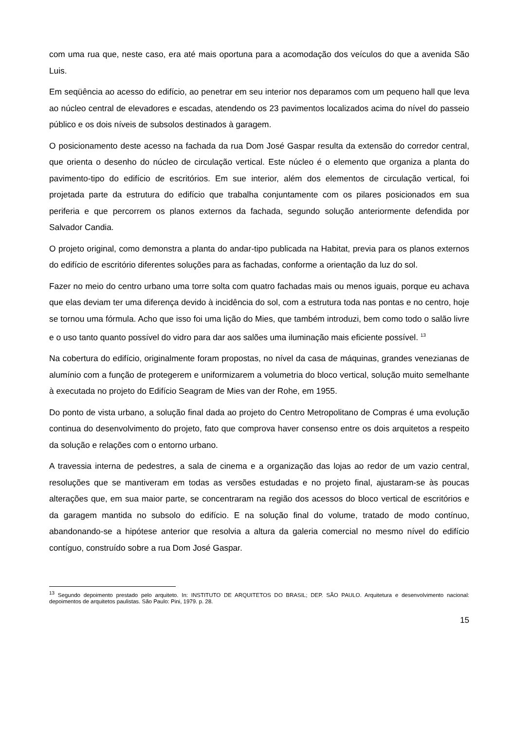com uma rua que, neste caso, era até mais oportuna para a acomodação dos veículos do que a avenida São Luis.
Em seqüência ao acesso do edifício, ao penetrar em seu interior nos deparamos com um pequeno hall que leva ao núcleo central de elevadores e escadas, atendendo os 23 pavimentos localizados acima do nível do passeio público e os dois níveis de subsolos destinados à garagem.
O posicionamento deste acesso na fachada da rua Dom José Gaspar resulta da extensão do corredor central, que orienta o desenho do núcleo de circulação vertical. Este núcleo é o elemento que organiza a planta do pavimento-tipo do edifício de escritórios. Em sue interior, além dos elementos de circulação vertical, foi projetada parte da estrutura do edifício que trabalha conjuntamente com os pilares posicionados em sua periferia e que percorrem os planos externos da fachada, segundo solução anteriormente defendida por Salvador Candia.
O projeto original, como demonstra a planta do andar-tipo publicada na Habitat, previa para os planos externos do edifício de escritório diferentes soluções para as fachadas, conforme a orientação da luz do sol.
Fazer no meio do centro urbano uma torre solta com quatro fachadas mais ou menos iguais, porque eu achava que elas deviam ter uma diferença devido à incidência do sol, com a estrutura toda nas pontas e no centro, hoje se tornou uma fórmula. Acho que isso foi uma lição do Mies, que também introduzi, bem como todo o salão livre e o uso tanto quanto possível do vidro para dar aos salões uma iluminação mais eficiente possível. <sup>13</sup>
Na cobertura do edifício, originalmente foram propostas, no nível da casa de máquinas, grandes venezianas de alumínio com a função de protegerem e uniformizarem a volumetria do bloco vertical, solução muito semelhante à executada no projeto do Edifício Seagram de Mies van der Rohe, em 1955.
Do ponto de vista urbano, a solução final dada ao projeto do Centro Metropolitano de Compras é uma evolução continua do desenvolvimento do projeto, fato que comprova haver consenso entre os dois arquitetos a respeito da solução e relações com o entorno urbano.
A travessia interna de pedestres, a sala de cinema e a organização das lojas ao redor de um vazio central, resoluções que se mantiveram em todas as versões estudadas e no projeto final, ajustaram-se às poucas alterações que, em sua maior parte, se concentraram na região dos acessos do bloco vertical de escritórios e da garagem mantida no subsolo do edifício. E na solução final do volume, tratado de modo contínuo, abandonando-se a hipótese anterior que resolvia a altura da galeria comercial no mesmo nível do edifício contíguo, construído sobre a rua Dom José Gaspar.
<sup>13</sup> Segundo depoimento prestado pelo arquiteto. In: INSTITUTO DE ARQUITETOS DO BRASIL; DEP. SÃO PAULO. Arquitetura e desenvolvimento nacional: depoimentos de arquitetos paulistas. São Paulo: Pini, 1979. p. 28.
15